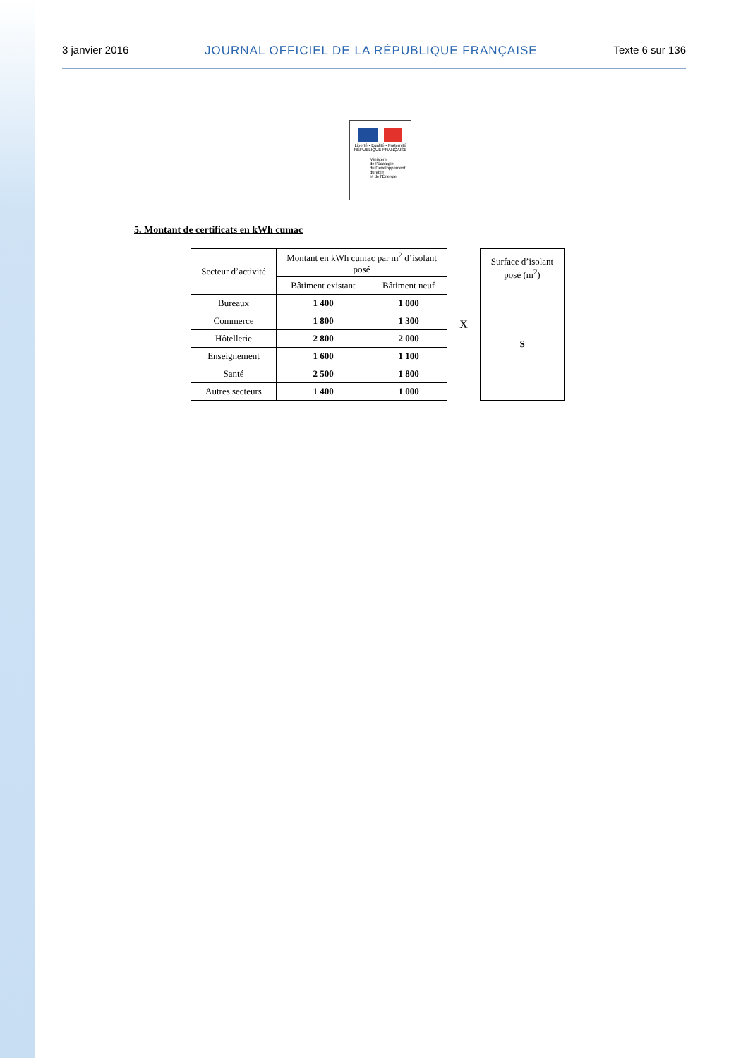3 janvier 2016 JOURNAL OFFICIEL DE LA RÉPUBLIQUE FRANÇAISE Texte 6 sur 136
Liberté • Égalité • Fraternité
RÉPUBLIQUE FRANÇAISE
Ministère
de l'Écologie,
du Développement
durable
et de l'Énergie
5. Montant de certificats en kWh cumac
| Secteur d’activité | Montant en kWh cumac par m<sup>2</sup> d’isolant posé | |
| --- | --- | --- |
| | Bâtiment existant | Bâtiment neuf |
| Bureaux | 1 400 | 1 000 |
| Commerce | 1 800 | 1 300 |
| Hôtellerie | 2 800 | 2 000 |
| Enseignement | 1 600 | 1 100 |
| Santé | 2 500 | 1 800 |
| Autres secteurs | 1 400 | 1 000 |
X
| Surface d’isolant posé (m<sup>2</sup>) |
| --- |
| S |